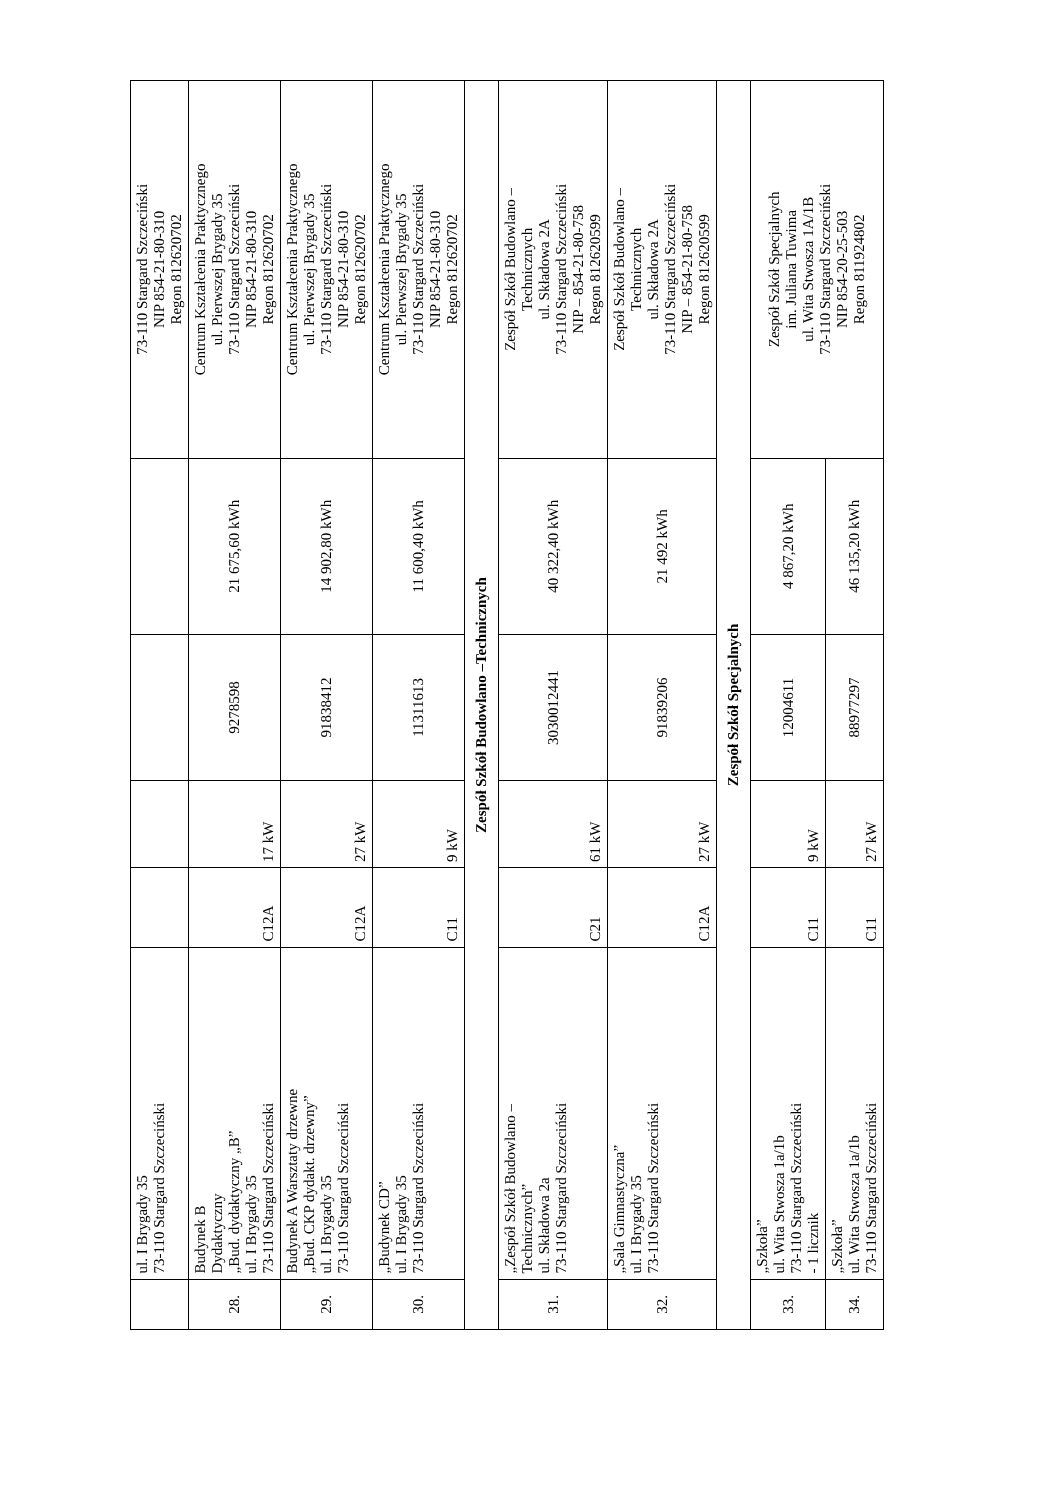| | ul. I Brygady 35 73-110 Stargard Szczeciński | | | | | 73-110 Stargard Szczeciński NIP 854-21-80-310 Regon 812620702 |
| 28. | Budynek B Dydaktyczny „Bud. dydaktyczny „B” ul. I Brygady 35 73-110 Stargard Szczeciński | C12A | 17 kW | 9278598 | 21 675,60 kWh | Centrum Kształcenia Praktycznego ul. Pierwszej Brygady 35 73-110 Stargard Szczeciński NIP 854-21-80-310 Regon 812620702 |
| 29. | Budynek A Warsztaty drzewne „Bud. CKP dydakt. drzewny” ul. I Brygady 35 73-110 Stargard Szczeciński | C12A | 27 kW | 91838412 | 14 902,80 kWh | Centrum Kształcenia Praktycznego ul. Pierwszej Brygady 35 73-110 Stargard Szczeciński NIP 854-21-80-310 Regon 812620702 |
| 30. | „Budynek CD” ul. I Brygady 35 73-110 Stargard Szczeciński | C11 | 9 kW | 11311613 | 11 600,40 kWh | Centrum Kształcenia Praktycznego ul. Pierwszej Brygady 35 73-110 Stargard Szczeciński NIP 854-21-80-310 Regon 812620702 |
| Zespół Szkół Budowlano –Technicznych | | | | | | |
| 31. | „Zespół Szkół Budowlano – Technicznych” ul. Składowa 2a 73-110 Stargard Szczeciński | C21 | 61 kW | 3030012441 | 40 322,40 kWh | Zespół Szkół Budowlano – Technicznych ul. Składowa 2A 73-110 Stargard Szczeciński NIP – 854-21-80-758 Regon 812620599 |
| 32. | „Sala Gimnastyczna” ul. I Brygady 35 73-110 Stargard Szczeciński | C12A | 27 kW | 91839206 | 21 492 kWh | Zespół Szkół Budowlano – Technicznych ul. Składowa 2A 73-110 Stargard Szczeciński NIP – 854-21-80-758 Regon 812620599 |
| Zespół Szkół Specjalnych | | | | | | |
| 33. | „Szkoła” ul. Wita Stwosza 1a/1b 73-110 Stargard Szczeciński - 1 licznik | C11 | 9 kW | 12004611 | 4 867,20 kWh | Zespół Szkół Specjalnych im. Juliana Tuwima ul. Wita Stwosza 1A/1B 73-110 Stargard Szczeciński NIP 854-20-25-503 Regon 811924802 |
| 34. | „Szkoła” ul. Wita Stwosza 1a/1b 73-110 Stargard Szczeciński | C11 | 27 kW | 88977297 | 46 135,20 kWh | |